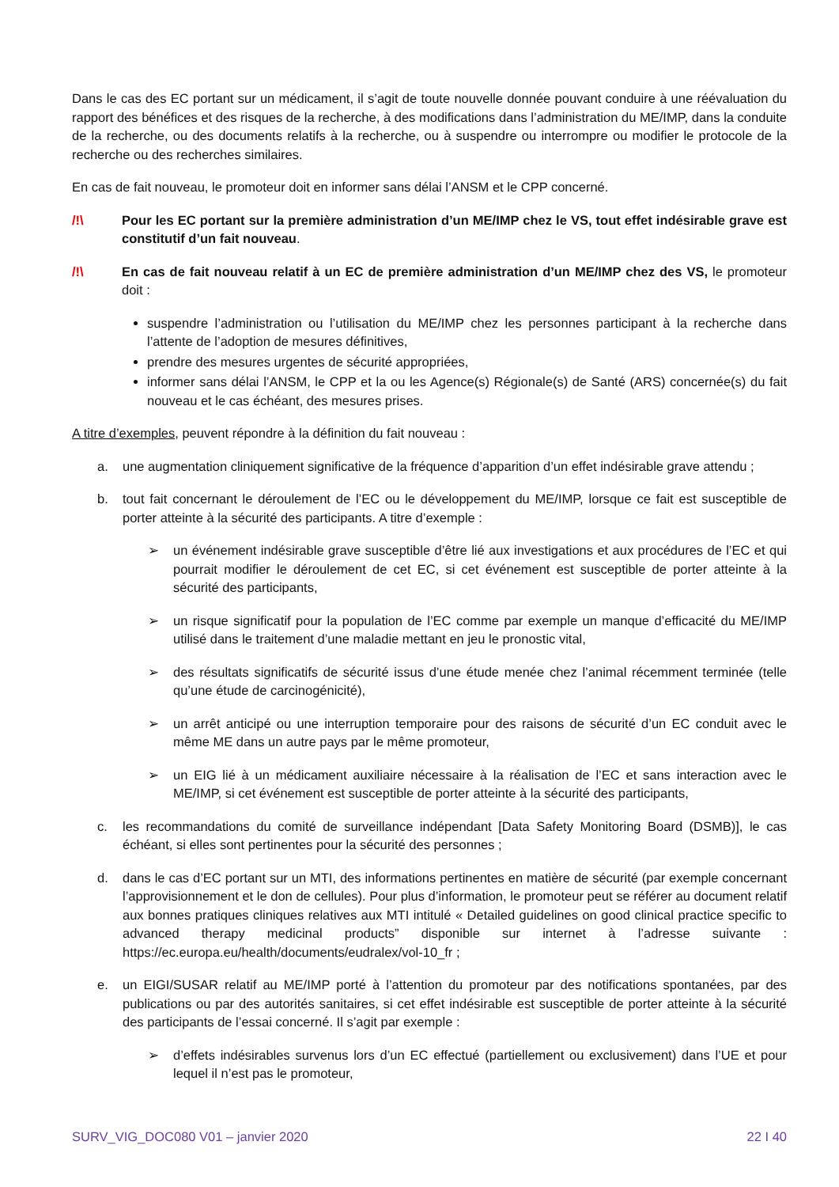Dans le cas des EC portant sur un médicament, il s’agit de toute nouvelle donnée pouvant conduire à une réévaluation du rapport des bénéfices et des risques de la recherche, à des modifications dans l’administration du ME/IMP, dans la conduite de la recherche, ou des documents relatifs à la recherche, ou à suspendre ou interrompre ou modifier le protocole de la recherche ou des recherches similaires.
En cas de fait nouveau, le promoteur doit en informer sans délai l’ANSM et le CPP concerné.
/!\ Pour les EC portant sur la première administration d’un ME/IMP chez le VS, tout effet indésirable grave est constitutif d’un fait nouveau.
/!\ En cas de fait nouveau relatif à un EC de première administration d’un ME/IMP chez des VS, le promoteur doit :
suspendre l’administration ou l’utilisation du ME/IMP chez les personnes participant à la recherche dans l’attente de l’adoption de mesures définitives,
prendre des mesures urgentes de sécurité appropriées,
informer sans délai l’ANSM, le CPP et la ou les Agence(s) Régionale(s) de Santé (ARS) concernée(s) du fait nouveau et le cas échéant, des mesures prises.
A titre d’exemples, peuvent répondre à la définition du fait nouveau :
a. une augmentation cliniquement significative de la fréquence d’apparition d’un effet indésirable grave attendu ;
b. tout fait concernant le déroulement de l’EC ou le développement du ME/IMP, lorsque ce fait est susceptible de porter atteinte à la sécurité des participants. A titre d’exemple :
➢ un événement indésirable grave susceptible d’être lié aux investigations et aux procédures de l’EC et qui pourrait modifier le déroulement de cet EC, si cet événement est susceptible de porter atteinte à la sécurité des participants,
➢ un risque significatif pour la population de l’EC comme par exemple un manque d’efficacité du ME/IMP utilisé dans le traitement d’une maladie mettant en jeu le pronostic vital,
➢ des résultats significatifs de sécurité issus d’une étude menée chez l’animal récemment terminée (telle qu’une étude de carcinogénicité),
➢ un arrêt anticipé ou une interruption temporaire pour des raisons de sécurité d’un EC conduit avec le même ME dans un autre pays par le même promoteur,
➢ un EIG lié à un médicament auxiliaire nécessaire à la réalisation de l’EC et sans interaction avec le ME/IMP, si cet événement est susceptible de porter atteinte à la sécurité des participants,
c. les recommandations du comité de surveillance indépendant [Data Safety Monitoring Board (DSMB)], le cas échéant, si elles sont pertinentes pour la sécurité des personnes ;
d. dans le cas d’EC portant sur un MTI, des informations pertinentes en matière de sécurité (par exemple concernant l’approvisionnement et le don de cellules). Pour plus d’information, le promoteur peut se référer au document relatif aux bonnes pratiques cliniques relatives aux MTI intitulé « Detailed guidelines on good clinical practice specific to advanced therapy medicinal products” disponible sur internet à l’adresse suivante : https://ec.europa.eu/health/documents/eudralex/vol-10_fr ;
e. un EIGI/SUSAR relatif au ME/IMP porté à l’attention du promoteur par des notifications spontanées, par des publications ou par des autorités sanitaires, si cet effet indésirable est susceptible de porter atteinte à la sécurité des participants de l’essai concerné. Il s’agit par exemple :
➢ d’effets indésirables survenus lors d’un EC effectué (partiellement ou exclusivement) dans l’UE et pour lequel il n’est pas le promoteur,
SURV_VIG_DOC080 V01 – janvier 2020 22 I 40